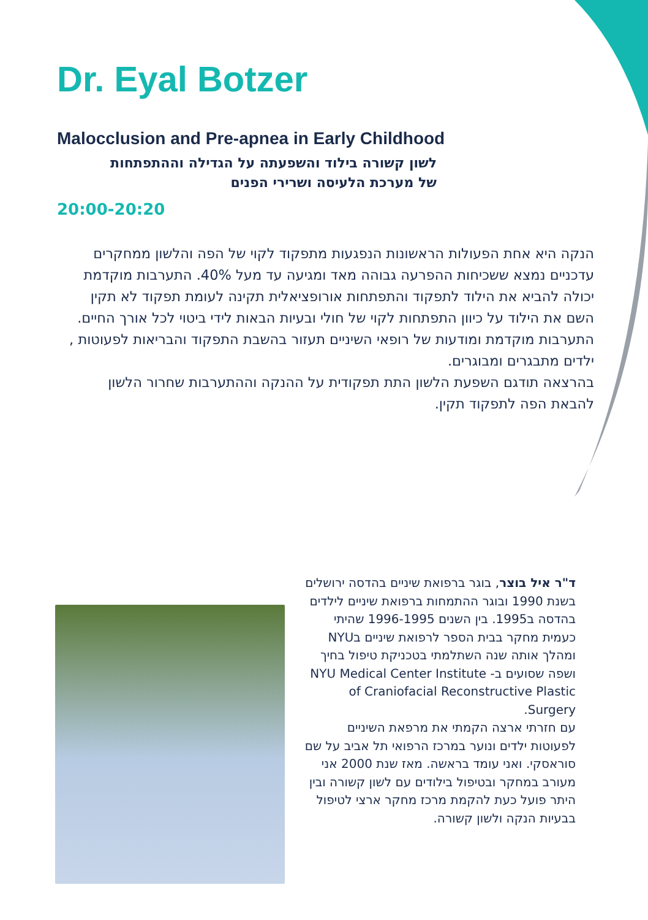Dr. Eyal Botzer
Malocclusion and Pre-apnea in Early Childhood
לשון קשורה בילוד והשפעתה על הגדילה וההתפתחות
של מערכת הלעיסה ושרירי הפנים
20:00-20:20
הנקה היא אחת הפעולות הראשונות הנפגעות מתפקוד לקוי של הפה והלשון ממחקרים עדכניים נמצא ששכיחות ההפרעה גבוהה מאד ומגיעה עד מעל 40%. התערבות מוקדמת יכולה להביא את הילוד לתפקוד והתפתחות אורופציאלית תקינה לעומת תפקוד לא תקין השם את הילוד על כיוון התפתחות לקוי של חולי ובעיות הבאות לידי ביטוי לכל אורך החיים. התערבות מוקדמת ומודעות של רופאי השיניים תעזור בהשבת התפקוד והבריאות לפעוטות , ילדים מתבגרים ומבוגרים.
בהרצאה תודגם השפעת הלשון התת תפקודית על ההנקה וההתערבות שחרור הלשון להבאת הפה לתפקוד תקין.
ד"ר איל בוצר, בוגר ברפואת שיניים בהדסה ירושלים בשנת 1990 ובוגר ההתמחות ברפואת שיניים לילדים בהדסה ב1995. בין השנים 1996-1995 שהיתי כעמית מחקר בבית הספר לרפואת שיניים בNYU ומהלך אותה שנה השתלמתי בטכניקת טיפול בחיך ושפה שסועים ב- NYU Medical Center Institute of Craniofacial Reconstructive Plastic Surgery.
עם חזרתי ארצה הקמתי את מרפאת השיניים לפעוטות ילדים ונוער במרכז הרפואי תל אביב על שם סוראסקי. ואני עומד בראשה. מאז שנת 2000 אני מעורב במחקר ובטיפול בילודים עם לשון קשורה ובין היתר פועל כעת להקמת מרכז מחקר ארצי לטיפול בבעיות הנקה ולשון קשורה.